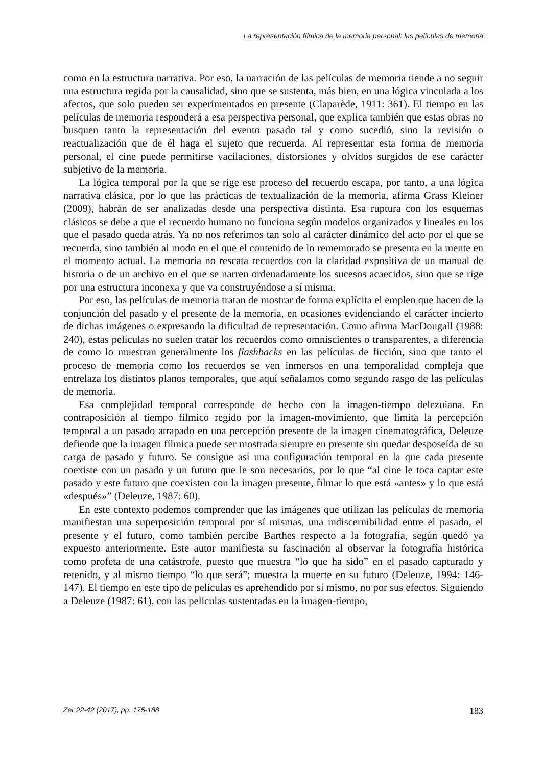La representación fílmica de la memoria personal: las películas de memoria
como en la estructura narrativa. Por eso, la narración de las películas de memoria tiende a no seguir una estructura regida por la causalidad, sino que se sustenta, más bien, en una lógica vinculada a los afectos, que solo pueden ser experimentados en presente (Claparède, 1911: 361). El tiempo en las películas de memoria responderá a esa perspectiva personal, que explica también que estas obras no busquen tanto la representación del evento pasado tal y como sucedió, sino la revisión o reactualización que de él haga el sujeto que recuerda. Al representar esta forma de memoria personal, el cine puede permitirse vacilaciones, distorsiones y olvidos surgidos de ese carácter subjetivo de la memoria.
La lógica temporal por la que se rige ese proceso del recuerdo escapa, por tanto, a una lógica narrativa clásica, por lo que las prácticas de textualización de la memoria, afirma Grass Kleiner (2009), habrán de ser analizadas desde una perspectiva distinta. Esa ruptura con los esquemas clásicos se debe a que el recuerdo humano no funciona según modelos organizados y lineales en los que el pasado queda atrás. Ya no nos referimos tan solo al carácter dinámico del acto por el que se recuerda, sino también al modo en el que el contenido de lo rememorado se presenta en la mente en el momento actual. La memoria no rescata recuerdos con la claridad expositiva de un manual de historia o de un archivo en el que se narren ordenadamente los sucesos acaecidos, sino que se rige por una estructura inconexa y que va construyéndose a sí misma.
Por eso, las películas de memoria tratan de mostrar de forma explícita el empleo que hacen de la conjunción del pasado y el presente de la memoria, en ocasiones evidenciando el carácter incierto de dichas imágenes o expresando la dificultad de representación. Como afirma MacDougall (1988: 240), estas películas no suelen tratar los recuerdos como omniscientes o transparentes, a diferencia de como lo muestran generalmente los flashbacks en las películas de ficción, sino que tanto el proceso de memoria como los recuerdos se ven inmersos en una temporalidad compleja que entrelaza los distintos planos temporales, que aquí señalamos como segundo rasgo de las películas de memoria.
Esa complejidad temporal corresponde de hecho con la imagen-tiempo delezuiana. En contraposición al tiempo fílmico regido por la imagen-movimiento, que limita la percepción temporal a un pasado atrapado en una percepción presente de la imagen cinematográfica, Deleuze defiende que la imagen fílmica puede ser mostrada siempre en presente sin quedar desposeída de su carga de pasado y futuro. Se consigue así una configuración temporal en la que cada presente coexiste con un pasado y un futuro que le son necesarios, por lo que “al cine le toca captar este pasado y este futuro que coexisten con la imagen presente, filmar lo que está «antes» y lo que está «después»” (Deleuze, 1987: 60).
En este contexto podemos comprender que las imágenes que utilizan las películas de memoria manifiestan una superposición temporal por sí mismas, una indiscernibilidad entre el pasado, el presente y el futuro, como también percibe Barthes respecto a la fotografía, según quedó ya expuesto anteriormente. Este autor manifiesta su fascinación al observar la fotografía histórica como profeta de una catástrofe, puesto que muestra “lo que ha sido” en el pasado capturado y retenido, y al mismo tiempo “lo que será”; muestra la muerte en su futuro (Deleuze, 1994: 146-147). El tiempo en este tipo de películas es aprehendido por sí mismo, no por sus efectos. Siguiendo a Deleuze (1987: 61), con las películas sustentadas en la imagen-tiempo,
Zer 22-42 (2017), pp. 175-188 183